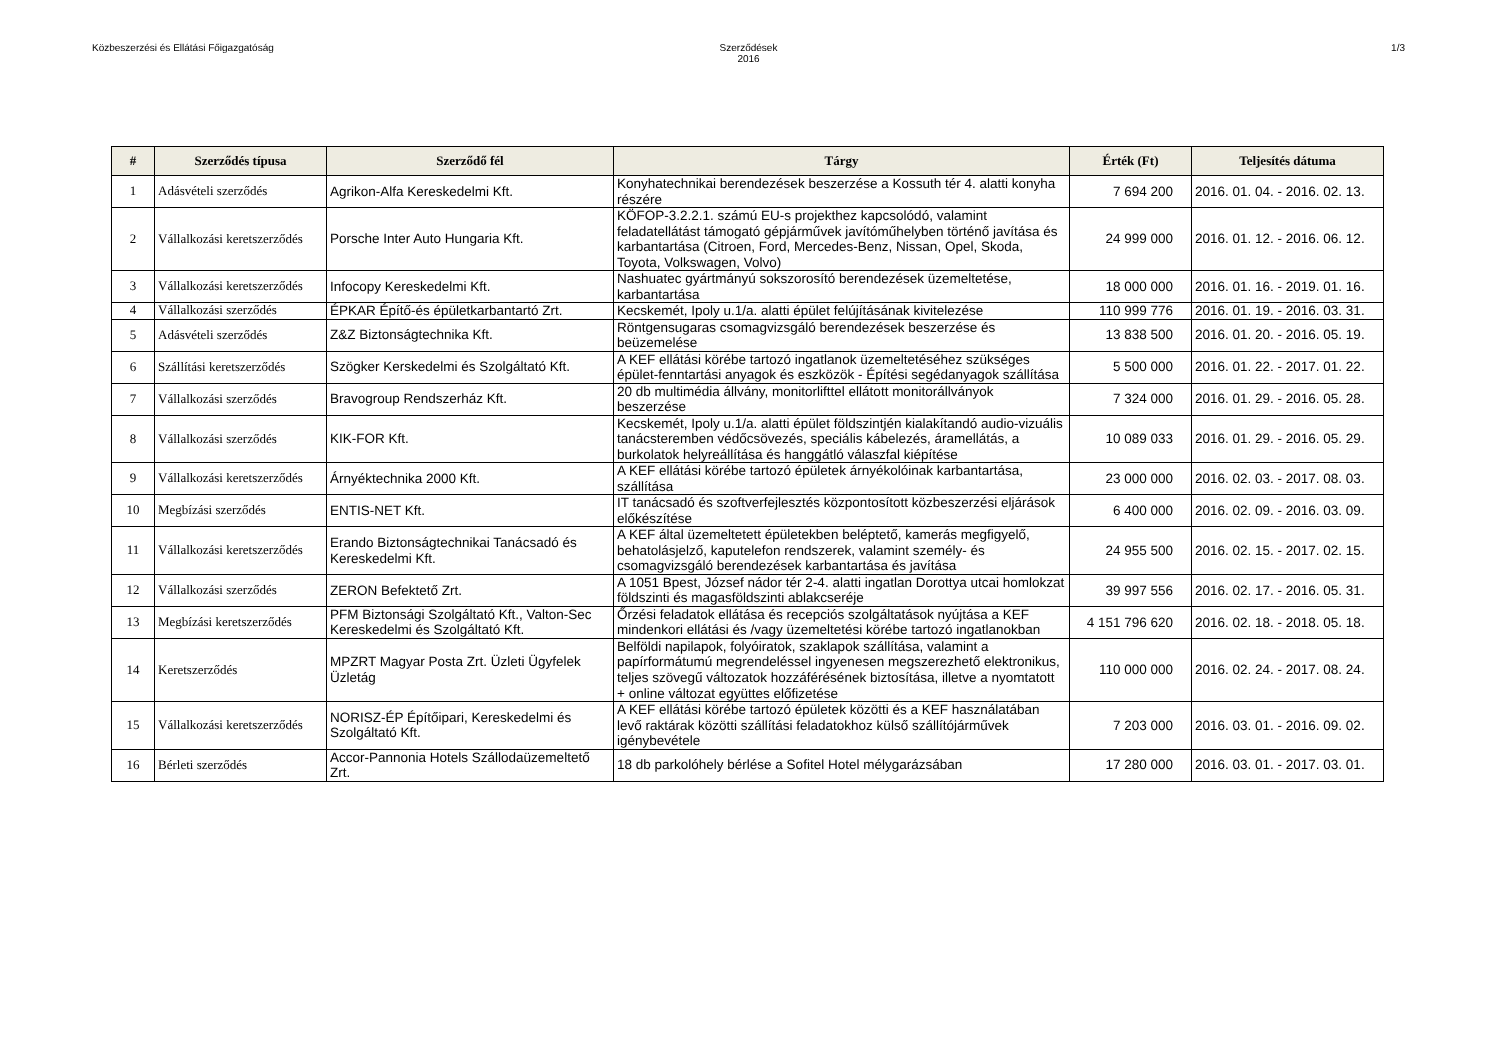Közbeszerzési és Ellátási Főigazgatóság
Szerződések
2016
1/3
| # | Szerződés típusa | Szerződő fél | Tárgy | Érték (Ft) | Teljesítés dátuma |
| --- | --- | --- | --- | --- | --- |
| 1 | Adásvételi szerződés | Agrikon-Alfa Kereskedelmi Kft. | Konyhatechnikai berendezések beszerzése a Kossuth tér 4. alatti konyha részére | 7 694 200 | 2016. 01. 04. - 2016. 02. 13. |
| 2 | Vállalkozási keretszerződés | Porsche Inter Auto Hungaria Kft. | KÖFOP-3.2.2.1. számú EU-s projekthez kapcsolódó, valamint feladatellátást támogató gépjárművek javítóműhelyben történő javítása és karbantartása (Citroen, Ford, Mercedes-Benz, Nissan, Opel, Skoda, Toyota, Volkswagen, Volvo) | 24 999 000 | 2016. 01. 12. - 2016. 06. 12. |
| 3 | Vállalkozási keretszerződés | Infocopy Kereskedelmi Kft. | Nashuatec gyártmányú sokszorosító berendezések üzemeltetése, karbantartása | 18 000 000 | 2016. 01. 16. - 2019. 01. 16. |
| 4 | Vállalkozási szerződés | ÉPKAR Építő-és épületkarbantartó Zrt. | Kecskemét, Ipoly u.1/a. alatti épület felújításának kivitelezése | 110 999 776 | 2016. 01. 19. - 2016. 03. 31. |
| 5 | Adásvételi szerződés | Z&Z Biztonságtechnika Kft. | Röntgensugaras csomagvizsgáló berendezések beszerzése és beüzemelése | 13 838 500 | 2016. 01. 20. - 2016. 05. 19. |
| 6 | Szállítási keretszerződés | Szögker Kerskedelmi és Szolgáltató Kft. | A KEF ellátási körébe tartozó ingatlanok üzemeltetéséhez szükséges épület-fenntartási anyagok és eszközök - Építési segédanyagok szállítása | 5 500 000 | 2016. 01. 22. - 2017. 01. 22. |
| 7 | Vállalkozási szerződés | Bravogroup Rendszerház Kft. | 20 db multimédia állvány, monitorlifttel ellátott monitorállványok beszerzése | 7 324 000 | 2016. 01. 29. - 2016. 05. 28. |
| 8 | Vállalkozási szerződés | KIK-FOR Kft. | Kecskemét, Ipoly u.1/a. alatti épület földszintjén kialakítandó audio-vizuális tanácsteremben védőcsövezés, speciális kábelezés, áramellátás, a burkolatok helyreállítása és hanggátló válaszfal kiépítése | 10 089 033 | 2016. 01. 29. - 2016. 05. 29. |
| 9 | Vállalkozási keretszerződés | Árnyéktechnika 2000 Kft. | A KEF ellátási körébe tartozó épületek árnyékolóinak karbantartása, szállítása | 23 000 000 | 2016. 02. 03. - 2017. 08. 03. |
| 10 | Megbízási szerződés | ENTIS-NET Kft. | IT tanácsadó és szoftverfejlesztés központosított közbeszerzési eljárások előkészítése | 6 400 000 | 2016. 02. 09. - 2016. 03. 09. |
| 11 | Vállalkozási keretszerződés | Erando Biztonságtechnikai Tanácsadó és Kereskedelmi Kft. | A KEF által üzemeltetett épületekben beléptető, kamerás megfigyelő, behatolásjelző, kaputelefon rendszerek, valamint személy- és csomagvizsgáló berendezések karbantartása és javítása | 24 955 500 | 2016. 02. 15. - 2017. 02. 15. |
| 12 | Vállalkozási szerződés | ZERON Befektető Zrt. | A 1051 Bpest, József nádor tér 2-4. alatti ingatlan Dorottya utcai homlokzat földszinti és magasföldszinti ablakcseréje | 39 997 556 | 2016. 02. 17. - 2016. 05. 31. |
| 13 | Megbízási keretszerződés | PFM Biztonsági Szolgáltató Kft., Valton-Sec Kereskedelmi és Szolgáltató Kft. | Őrzési feladatok ellátása és recepciós szolgáltatások nyújtása a KEF mindenkori ellátási és /vagy üzemeltetési körébe tartozó ingatlanokban | 4 151 796 620 | 2016. 02. 18. - 2018. 05. 18. |
| 14 | Keretszerződés | MPZRT Magyar Posta Zrt. Üzleti Ügyfelek Üzletág | Belföldi napilapok, folyóiratok, szaklapok szállítása, valamint a papírformátumú megrendeléssel ingyenesen megszerezhető elektronikus, teljes szövegű változatok hozzáférésének biztosítása, illetve a nyomtatott + online változat együttes előfizetése | 110 000 000 | 2016. 02. 24. - 2017. 08. 24. |
| 15 | Vállalkozási keretszerződés | NORISZ-ÉP Építőipari, Kereskedelmi és Szolgáltató Kft. | A KEF ellátási körébe tartozó épületek közötti és a KEF használatában levő raktárak közötti szállítási feladatokhoz külső szállítójárművek igénybevétele | 7 203 000 | 2016. 03. 01. - 2016. 09. 02. |
| 16 | Bérleti szerződés | Accor-Pannonia Hotels Szállodaüzemeltető Zrt. | 18 db parkolóhely bérlése a Sofitel Hotel mélygarázsában | 17 280 000 | 2016. 03. 01. - 2017. 03. 01. |